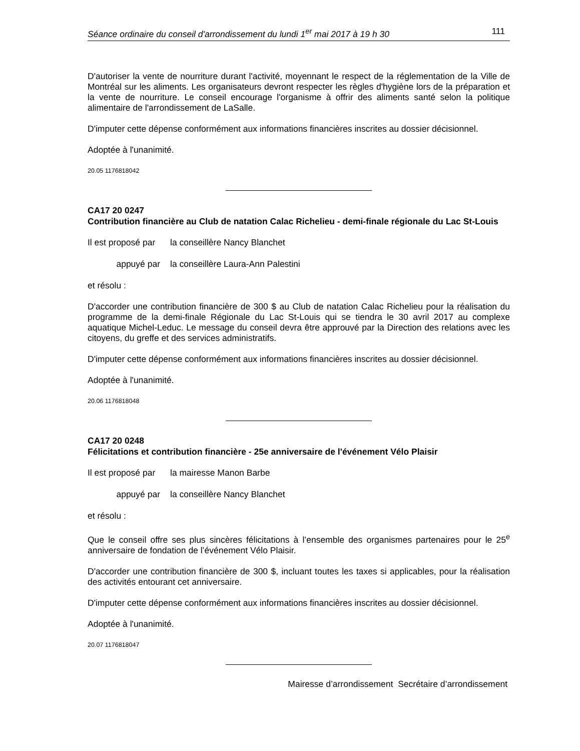Séance ordinaire du conseil d'arrondissement du lundi 1<sup>er</sup> mai 2017 à 19 h 30 111
D'autoriser la vente de nourriture durant l'activité, moyennant le respect de la réglementation de la Ville de Montréal sur les aliments. Les organisateurs devront respecter les règles d'hygiène lors de la préparation et la vente de nourriture. Le conseil encourage l'organisme à offrir des aliments santé selon la politique alimentaire de l'arrondissement de LaSalle.
D'imputer cette dépense conformément aux informations financières inscrites au dossier décisionnel.
Adoptée à l'unanimité.
20.05 1176818042
CA17 20 0247
Contribution financière au Club de natation Calac Richelieu - demi-finale régionale du Lac St-Louis
Il est proposé par la conseillère Nancy Blanchet
appuyé par la conseillère Laura-Ann Palestini
et résolu :
D'accorder une contribution financière de 300 $ au Club de natation Calac Richelieu pour la réalisation du programme de la demi-finale Régionale du Lac St-Louis qui se tiendra le 30 avril 2017 au complexe aquatique Michel-Leduc. Le message du conseil devra être approuvé par la Direction des relations avec les citoyens, du greffe et des services administratifs.
D'imputer cette dépense conformément aux informations financières inscrites au dossier décisionnel.
Adoptée à l'unanimité.
20.06 1176818048
CA17 20 0248
Félicitations et contribution financière - 25e anniversaire de l'événement Vélo Plaisir
Il est proposé par la mairesse Manon Barbe
appuyé par la conseillère Nancy Blanchet
et résolu :
Que le conseil offre ses plus sincères félicitations à l’ensemble des organismes partenaires pour le 25<sup>e</sup> anniversaire de fondation de l’événement Vélo Plaisir.
D'accorder une contribution financière de 300 $, incluant toutes les taxes si applicables, pour la réalisation des activités entourant cet anniversaire.
D'imputer cette dépense conformément aux informations financières inscrites au dossier décisionnel.
Adoptée à l'unanimité.
20.07 1176818047
Mairesse d’arrondissement Secrétaire d’arrondissement